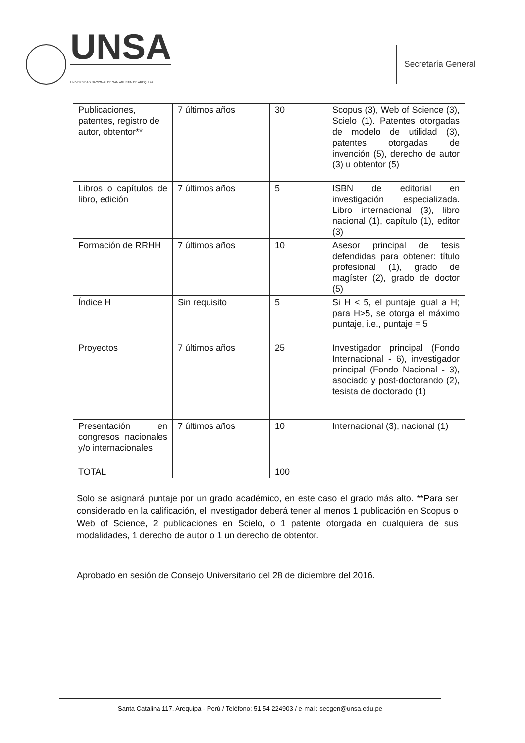UNSA
UNIVERSIDAD NACIONAL DE SAN AGUSTÍN DE AREQUIPA
Secretaría General
| Publicaciones, patentes, registro de autor, obtentor** | 7 últimos años | 30 | Scopus (3), Web of Science (3), Scielo (1). Patentes otorgadas de modelo de utilidad (3), patentes otorgadas de invención (5), derecho de autor (3) u obtentor (5) |
| Libros o capítulos de libro, edición | 7 últimos años | 5 | ISBN de editorial en investigación especializada. Libro internacional (3), libro nacional (1), capítulo (1), editor (3) |
| Formación de RRHH | 7 últimos años | 10 | Asesor principal de tesis defendidas para obtener: título profesional (1), grado de magíster (2), grado de doctor (5) |
| Índice H | Sin requisito | 5 | Si H < 5, el puntaje igual a H; para H>5, se otorga el máximo puntaje, i.e., puntaje = 5 |
| Proyectos | 7 últimos años | 25 | Investigador principal (Fondo Internacional - 6), investigador principal (Fondo Nacional - 3), asociado y post-doctorando (2), tesista de doctorado (1) |
| Presentación en congresos nacionales y/o internacionales | 7 últimos años | 10 | Internacional (3), nacional (1) |
| TOTAL | | 100 | |
Solo se asignará puntaje por un grado académico, en este caso el grado más alto. **Para ser considerado en la calificación, el investigador deberá tener al menos 1 publicación en Scopus o Web of Science, 2 publicaciones en Scielo, o 1 patente otorgada en cualquiera de sus modalidades, 1 derecho de autor o 1 un derecho de obtentor.
Aprobado en sesión de Consejo Universitario del 28 de diciembre del 2016.
Santa Catalina 117, Arequipa - Perú / Teléfono: 51 54 224903 / e-mail: secgen@unsa.edu.pe